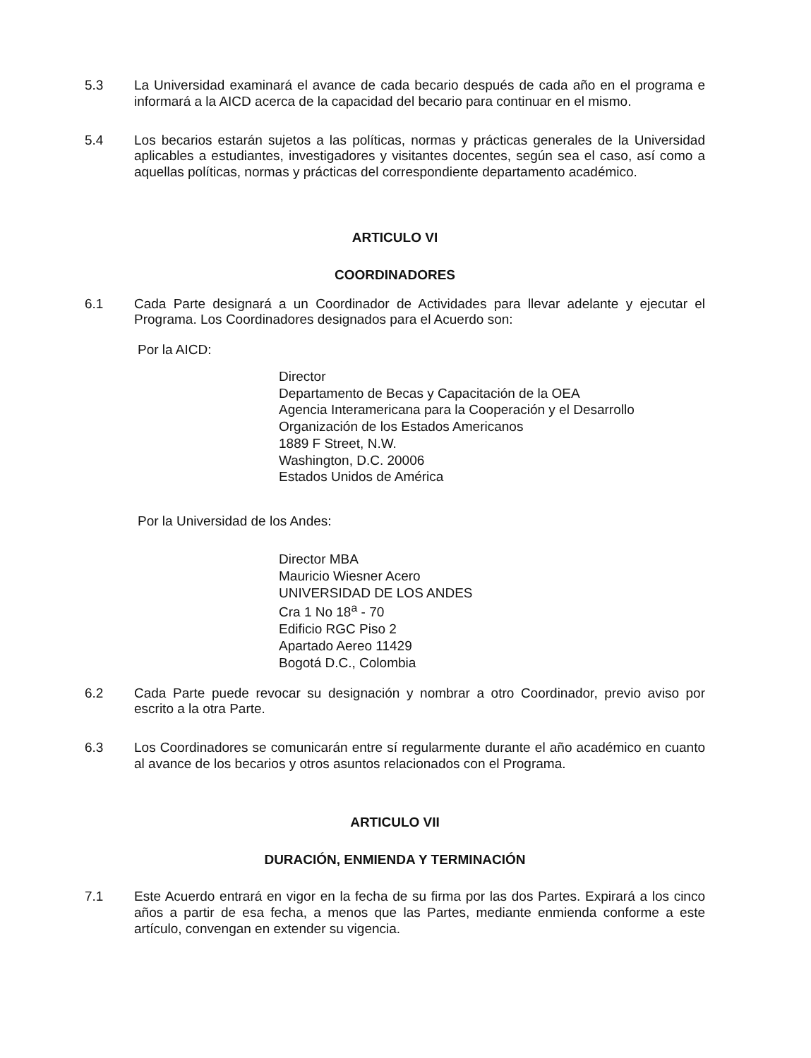5.3 La Universidad examinará el avance de cada becario después de cada año en el programa e informará a la AICD acerca de la capacidad del becario para continuar en el mismo.
5.4 Los becarios estarán sujetos a las políticas, normas y prácticas generales de la Universidad aplicables a estudiantes, investigadores y visitantes docentes, según sea el caso, así como a aquellas políticas, normas y prácticas del correspondiente departamento académico.
ARTICULO VI
COORDINADORES
6.1 Cada Parte designará a un Coordinador de Actividades para llevar adelante y ejecutar el Programa. Los Coordinadores designados para el Acuerdo son:
Por la AICD:
Director
Departamento de Becas y Capacitación de la OEA
Agencia Interamericana para la Cooperación y el Desarrollo
Organización de los Estados Americanos
1889 F Street, N.W.
Washington, D.C. 20006
Estados Unidos de América
Por la Universidad de los Andes:
Director MBA
Mauricio Wiesner Acero
UNIVERSIDAD DE LOS ANDES
Cra 1 No 18<sup>a</sup> - 70
Edificio RGC Piso 2
Apartado Aereo 11429
Bogotá D.C., Colombia
6.2 Cada Parte puede revocar su designación y nombrar a otro Coordinador, previo aviso por escrito a la otra Parte.
6.3 Los Coordinadores se comunicarán entre sí regularmente durante el año académico en cuanto al avance de los becarios y otros asuntos relacionados con el Programa.
ARTICULO VII
DURACIÓN, ENMIENDA Y TERMINACIÓN
7.1 Este Acuerdo entrará en vigor en la fecha de su firma por las dos Partes. Expirará a los cinco años a partir de esa fecha, a menos que las Partes, mediante enmienda conforme a este artículo, convengan en extender su vigencia.